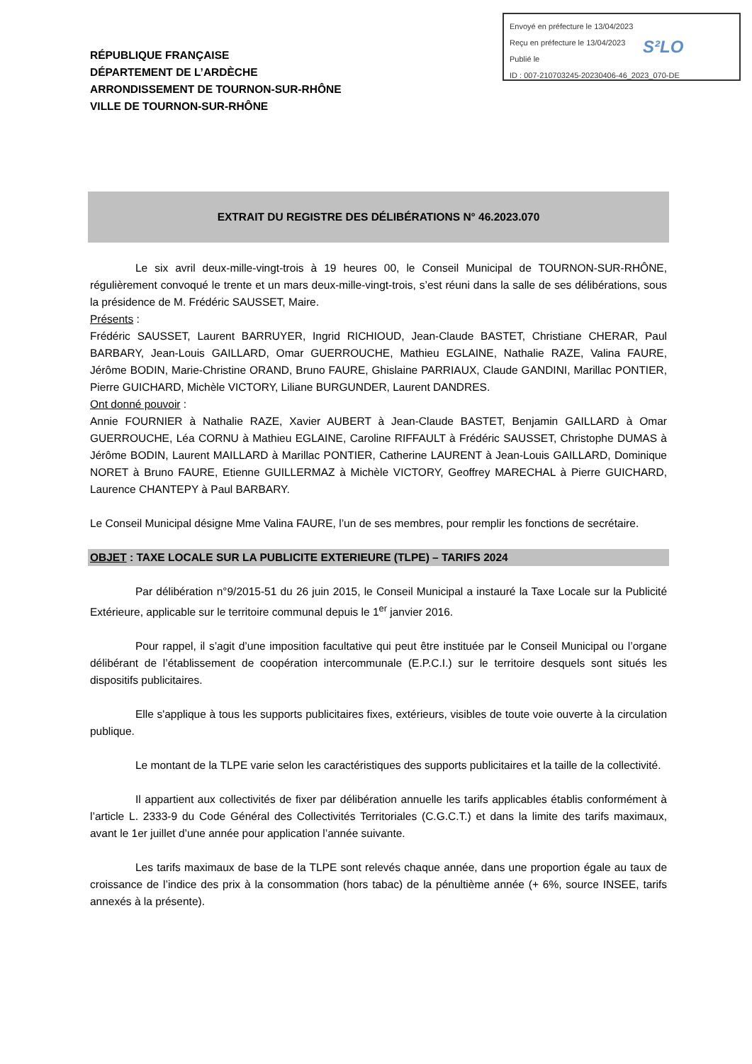RÉPUBLIQUE FRANÇAISE
DÉPARTEMENT DE L’ARDÈCHE
ARRONDISSEMENT DE TOURNON-SUR-RHÔNE
VILLE DE TOURNON-SUR-RHÔNE
Envoyé en préfecture le 13/04/2023
Reçu en préfecture le 13/04/2023
Publié le
ID : 007-210703245-20230406-46_2023_070-DE
S²LO
EXTRAIT DU REGISTRE DES DÉLIBÉRATIONS N° 46.2023.070
Le six avril deux-mille-vingt-trois à 19 heures 00, le Conseil Municipal de TOURNON-SUR-RHÔNE, régulièrement convoqué le trente et un mars deux-mille-vingt-trois, s’est réuni dans la salle de ses délibérations, sous la présidence de M. Frédéric SAUSSET, Maire.
Présents :
Frédéric SAUSSET, Laurent BARRUYER, Ingrid RICHIOUD, Jean-Claude BASTET, Christiane CHERAR, Paul BARBARY, Jean-Louis GAILLARD, Omar GUERROUCHE, Mathieu EGLAINE, Nathalie RAZE, Valina FAURE, Jérôme BODIN, Marie-Christine ORAND, Bruno FAURE, Ghislaine PARRIAUX, Claude GANDINI, Marillac PONTIER, Pierre GUICHARD, Michèle VICTORY, Liliane BURGUNDER, Laurent DANDRES.
Ont donné pouvoir :
Annie FOURNIER à Nathalie RAZE, Xavier AUBERT à Jean-Claude BASTET, Benjamin GAILLARD à Omar GUERROUCHE, Léa CORNU à Mathieu EGLAINE, Caroline RIFFAULT à Frédéric SAUSSET, Christophe DUMAS à Jérôme BODIN, Laurent MAILLARD à Marillac PONTIER, Catherine LAURENT à Jean-Louis GAILLARD, Dominique NORET à Bruno FAURE, Etienne GUILLERMAZ à Michèle VICTORY, Geoffrey MARECHAL à Pierre GUICHARD, Laurence CHANTEPY à Paul BARBARY.
Le Conseil Municipal désigne Mme Valina FAURE, l’un de ses membres, pour remplir les fonctions de secrétaire.
OBJET : TAXE LOCALE SUR LA PUBLICITE EXTERIEURE (TLPE) – TARIFS 2024
Par délibération n°9/2015-51 du 26 juin 2015, le Conseil Municipal a instauré la Taxe Locale sur la Publicité Extérieure, applicable sur le territoire communal depuis le 1<sup>er</sup> janvier 2016.
Pour rappel, il s’agit d’une imposition facultative qui peut être instituée par le Conseil Municipal ou l’organe délibérant de l’établissement de coopération intercommunale (E.P.C.I.) sur le territoire desquels sont situés les dispositifs publicitaires.
Elle s'applique à tous les supports publicitaires fixes, extérieurs, visibles de toute voie ouverte à la circulation publique.
Le montant de la TLPE varie selon les caractéristiques des supports publicitaires et la taille de la collectivité.
Il appartient aux collectivités de fixer par délibération annuelle les tarifs applicables établis conformément à l’article L. 2333-9 du Code Général des Collectivités Territoriales (C.G.C.T.) et dans la limite des tarifs maximaux, avant le 1er juillet d’une année pour application l’année suivante.
Les tarifs maximaux de base de la TLPE sont relevés chaque année, dans une proportion égale au taux de croissance de l’indice des prix à la consommation (hors tabac) de la pénultième année (+ 6%, source INSEE, tarifs annexés à la présente).